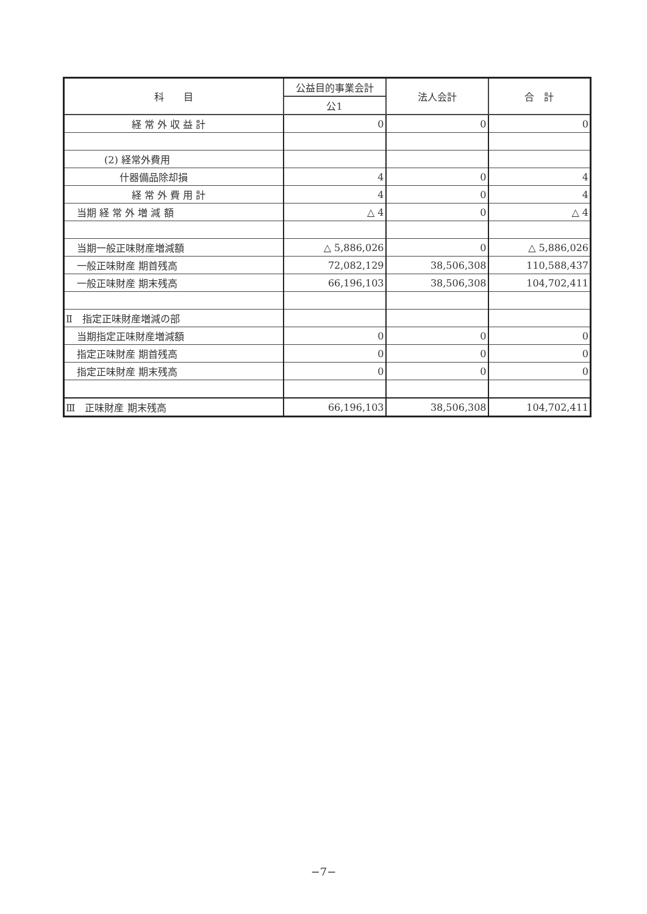| 科 目 | 公益目的事業会計 | 法人会計 | 合 計 |
| --- | --- | --- | --- |
| | 公1 | | |
| 経 常 外 収 益 計 | 0 | 0 | 0 |
| (2) 経常外費用 | | | |
| 什器備品除却損 | 4 | 0 | 4 |
| 経 常 外 費 用 計 | 4 | 0 | 4 |
| 当期 経 常 外 増 減 額 | △ 4 | 0 | △ 4 |
| 当期一般正味財産増減額 | △ 5,886,026 | 0 | △ 5,886,026 |
| 一般正味財産 期首残高 | 72,082,129 | 38,506,308 | 110,588,437 |
| 一般正味財産 期末残高 | 66,196,103 | 38,506,308 | 104,702,411 |
| Ⅱ 指定正味財産増減の部 | | | |
| 当期指定正味財産増減額 | 0 | 0 | 0 |
| 指定正味財産 期首残高 | 0 | 0 | 0 |
| 指定正味財産 期末残高 | 0 | 0 | 0 |
| Ⅲ 正味財産 期末残高 | 66,196,103 | 38,506,308 | 104,702,411 |
−7−